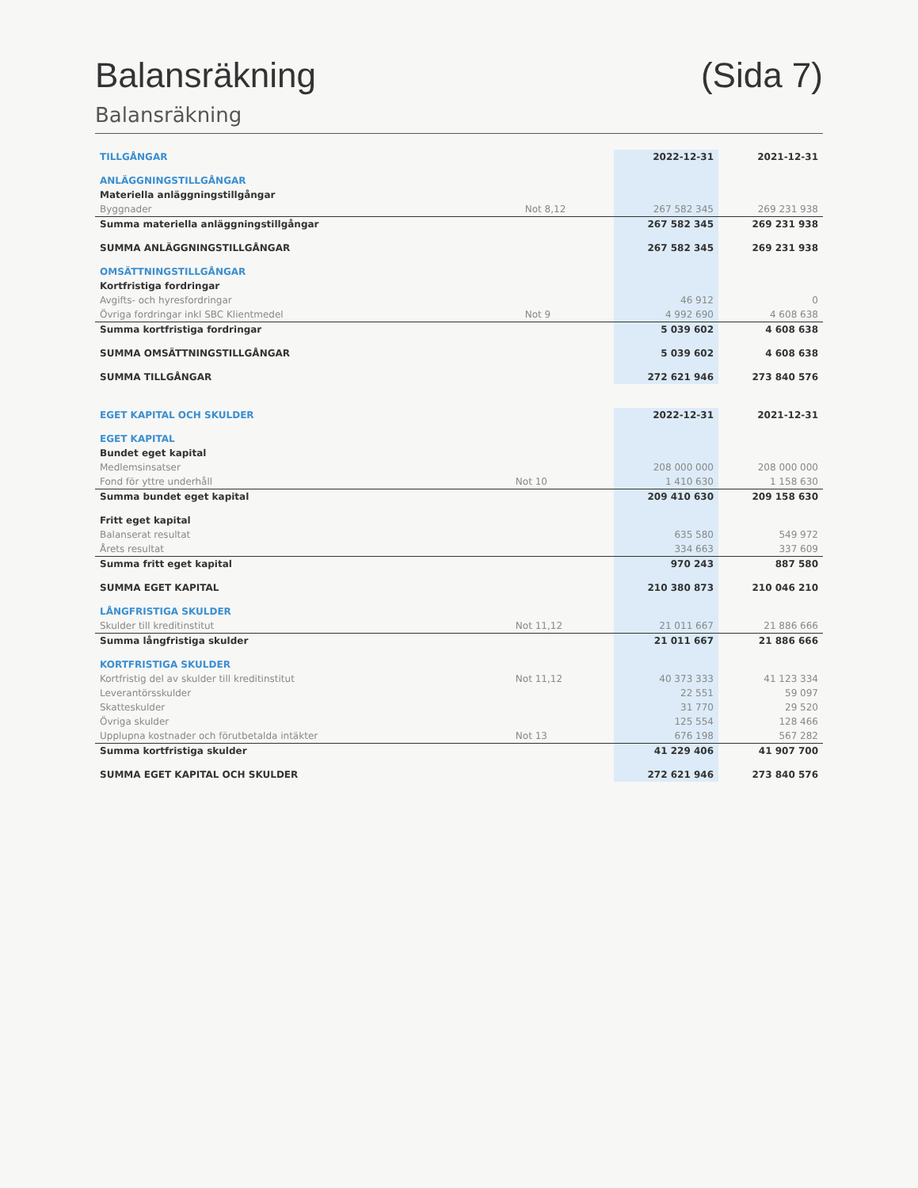Balansräkning (Sida 7)
Balansräkning
| TILLGÅNGAR | | 2022-12-31 | 2021-12-31 |
| --- | --- | --- | --- |
| ANLÄGGNINGSTILLGÅNGAR | | | |
| Materiella anläggningstillgångar | | | |
| Byggnader | Not 8,12 | 267 582 345 | 269 231 938 |
| Summa materiella anläggningstillgångar | | 267 582 345 | 269 231 938 |
| SUMMA ANLÄGGNINGSTILLGÅNGAR | | 267 582 345 | 269 231 938 |
| OMSÄTTNINGSTILLGÅNGAR | | | |
| Kortfristiga fordringar | | | |
| Avgifts- och hyresfordringar | | 46 912 | 0 |
| Övriga fordringar inkl SBC Klientmedel | Not 9 | 4 992 690 | 4 608 638 |
| Summa kortfristiga fordringar | | 5 039 602 | 4 608 638 |
| SUMMA OMSÄTTNINGSTILLGÅNGAR | | 5 039 602 | 4 608 638 |
| SUMMA TILLGÅNGAR | | 272 621 946 | 273 840 576 |
| EGET KAPITAL OCH SKULDER | | 2022-12-31 | 2021-12-31 |
| --- | --- | --- | --- |
| EGET KAPITAL | | | |
| Bundet eget kapital | | | |
| Medlemsinsatser | | 208 000 000 | 208 000 000 |
| Fond för yttre underhåll | Not 10 | 1 410 630 | 1 158 630 |
| Summa bundet eget kapital | | 209 410 630 | 209 158 630 |
| Fritt eget kapital | | | |
| Balanserat resultat | | 635 580 | 549 972 |
| Årets resultat | | 334 663 | 337 609 |
| Summa fritt eget kapital | | 970 243 | 887 580 |
| SUMMA EGET KAPITAL | | 210 380 873 | 210 046 210 |
| LÅNGFRISTIGA SKULDER | | | |
| Skulder till kreditinstitut | Not 11,12 | 21 011 667 | 21 886 666 |
| Summa långfristiga skulder | | 21 011 667 | 21 886 666 |
| KORTFRISTIGA SKULDER | | | |
| Kortfristig del av skulder till kreditinstitut | Not 11,12 | 40 373 333 | 41 123 334 |
| Leverantörsskulder | | 22 551 | 59 097 |
| Skatteskulder | | 31 770 | 29 520 |
| Övriga skulder | | 125 554 | 128 466 |
| Upplupna kostnader och förutbetalda intäkter | Not 13 | 676 198 | 567 282 |
| Summa kortfristiga skulder | | 41 229 406 | 41 907 700 |
| SUMMA EGET KAPITAL OCH SKULDER | | 272 621 946 | 273 840 576 |